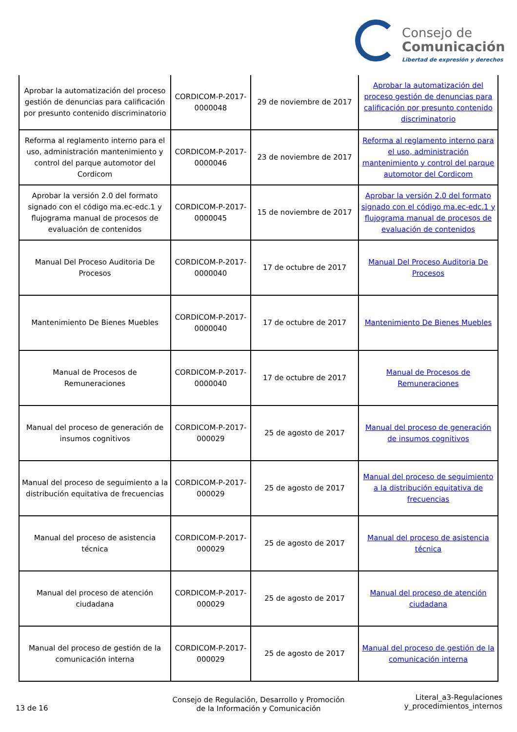Consejo de
Comunicación
Libertad de expresión y derechos
| Aprobar la automatización del proceso gestión de denuncias para calificación por presunto contenido discriminatorio | CORDICOM-P-2017-0000048 | 29 de noviembre de 2017 | Aprobar la automatización del proceso gestión de denuncias para calificación por presunto contenido discriminatorio |
| Reforma al reglamento interno para el uso, administración mantenimiento y control del parque automotor del Cordicom | CORDICOM-P-2017-0000046 | 23 de noviembre de 2017 | Reforma al reglamento interno para el uso, administración mantenimiento y control del parque automotor del Cordicom |
| Aprobar la versión 2.0 del formato signado con el código ma.ec-edc.1 y flujograma manual de procesos de evaluación de contenidos | CORDICOM-P-2017-0000045 | 15 de noviembre de 2017 | Aprobar la versión 2.0 del formato signado con el código ma.ec-edc.1 y flujograma manual de procesos de evaluación de contenidos |
| Manual Del Proceso Auditoria De Procesos | CORDICOM-P-2017-0000040 | 17 de octubre de 2017 | Manual Del Proceso Auditoria De Procesos |
| Mantenimiento De Bienes Muebles | CORDICOM-P-2017-0000040 | 17 de octubre de 2017 | Mantenimiento De Bienes Muebles |
| Manual de Procesos de Remuneraciones | CORDICOM-P-2017-0000040 | 17 de octubre de 2017 | Manual de Procesos de Remuneraciones |
| Manual del proceso de generación de insumos cognitivos | CORDICOM-P-2017-000029 | 25 de agosto de 2017 | Manual del proceso de generación de insumos cognitivos |
| Manual del proceso de seguimiento a la distribución equitativa de frecuencias | CORDICOM-P-2017-000029 | 25 de agosto de 2017 | Manual del proceso de seguimiento a la distribución equitativa de frecuencias |
| Manual del proceso de asistencia técnica | CORDICOM-P-2017-000029 | 25 de agosto de 2017 | Manual del proceso de asistencia técnica |
| Manual del proceso de atención ciudadana | CORDICOM-P-2017-000029 | 25 de agosto de 2017 | Manual del proceso de atención ciudadana |
| Manual del proceso de gestión de la comunicación interna | CORDICOM-P-2017-000029 | 25 de agosto de 2017 | Manual del proceso de gestión de la comunicación interna |
13 de 16
Consejo de Regulación, Desarrollo y Promoción de la Información y Comunicación
Literal_a3-Regulaciones
y_procedimientos_internos